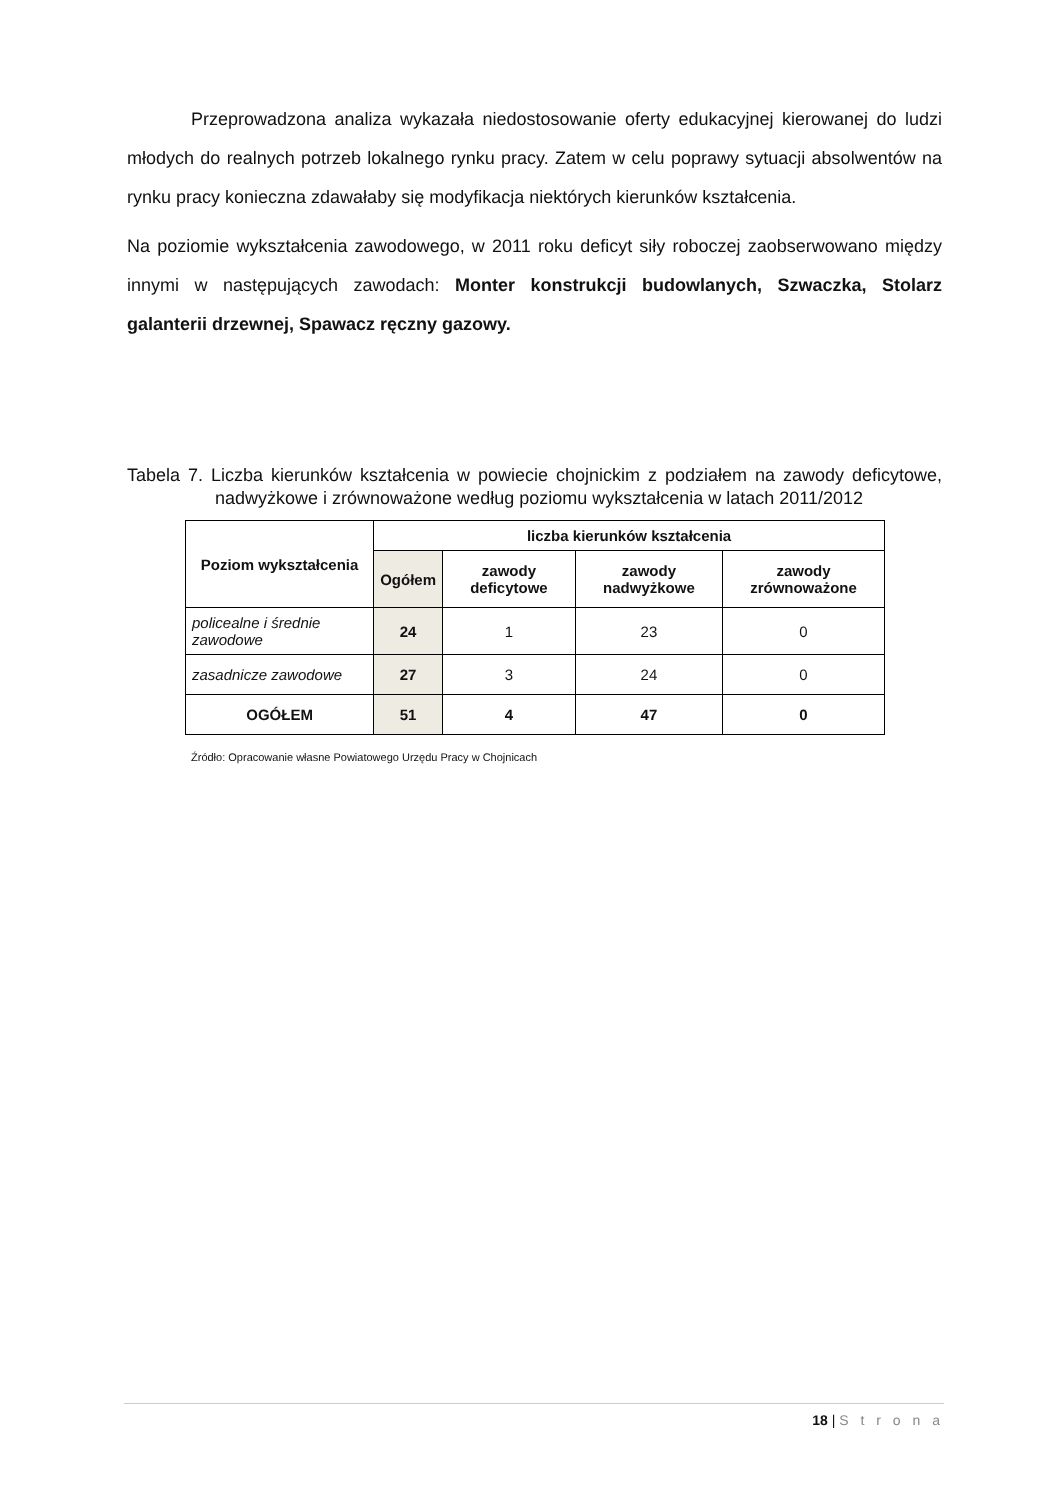Przeprowadzona analiza wykazała niedostosowanie oferty edukacyjnej kierowanej do ludzi młodych do realnych potrzeb lokalnego rynku pracy. Zatem w celu poprawy sytuacji absolwentów na rynku pracy konieczna zdawałaby się modyfikacja niektórych kierunków kształcenia.
Na poziomie wykształcenia zawodowego, w 2011 roku deficyt siły roboczej zaobserwowano między innymi w następujących zawodach: Monter konstrukcji budowlanych, Szwaczka, Stolarz galanterii drzewnej, Spawacz ręczny gazowy.
Tabela 7. Liczba kierunków kształcenia w powiecie chojnickim z podziałem na zawody deficytowe, nadwyżkowe i zrównoważone według poziomu wykształcenia w latach 2011/2012
| Poziom wykształcenia | liczba kierunków kształcenia | | | |
| --- | --- | --- | --- | --- |
| | Ogółem | zawody deficytowe | zawody nadwyżkowe | zawody zrównoważone |
| policealne i średnie zawodowe | 24 | 1 | 23 | 0 |
| zasadnicze zawodowe | 27 | 3 | 24 | 0 |
| OGÓŁEM | 51 | 4 | 47 | 0 |
Źródło: Opracowanie własne Powiatowego Urzędu Pracy w Chojnicach
18 | S t r o n a